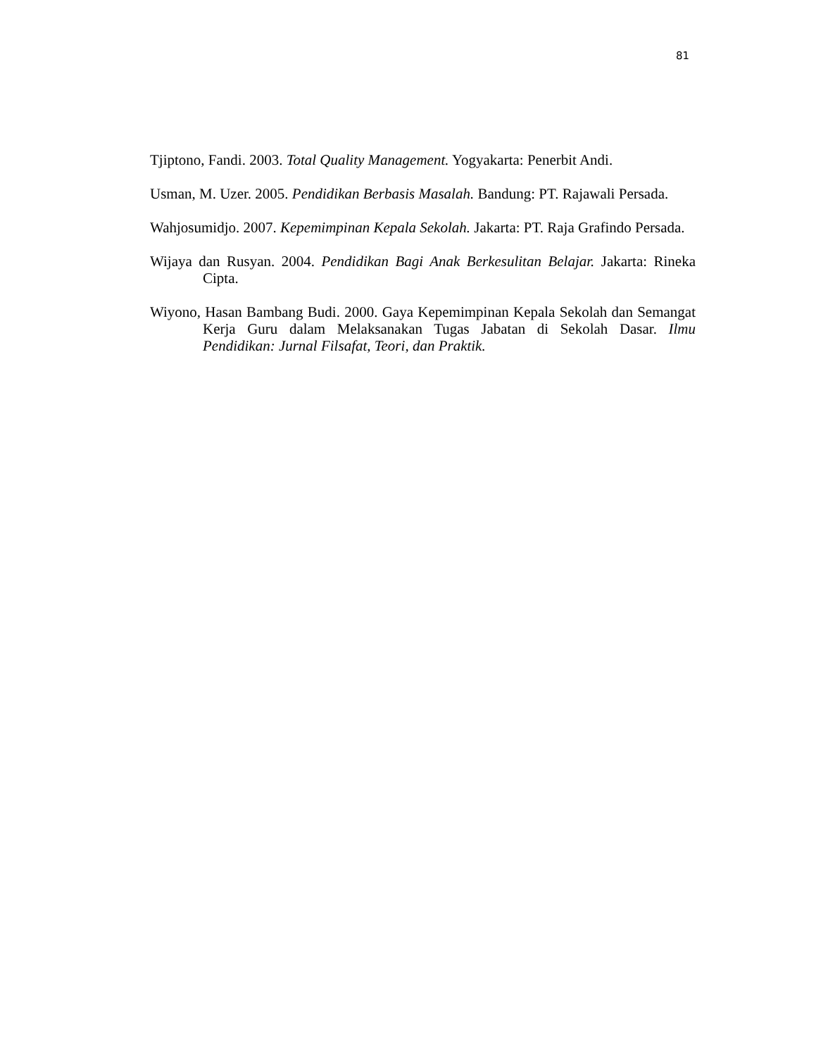81
Tjiptono, Fandi. 2003. Total Quality Management. Yogyakarta: Penerbit Andi.
Usman, M. Uzer. 2005. Pendidikan Berbasis Masalah. Bandung: PT. Rajawali Persada.
Wahjosumidjo. 2007. Kepemimpinan Kepala Sekolah. Jakarta: PT. Raja Grafindo Persada.
Wijaya dan Rusyan. 2004. Pendidikan Bagi Anak Berkesulitan Belajar. Jakarta: Rineka Cipta.
Wiyono, Hasan Bambang Budi. 2000. Gaya Kepemimpinan Kepala Sekolah dan Semangat Kerja Guru dalam Melaksanakan Tugas Jabatan di Sekolah Dasar. Ilmu Pendidikan: Jurnal Filsafat, Teori, dan Praktik.